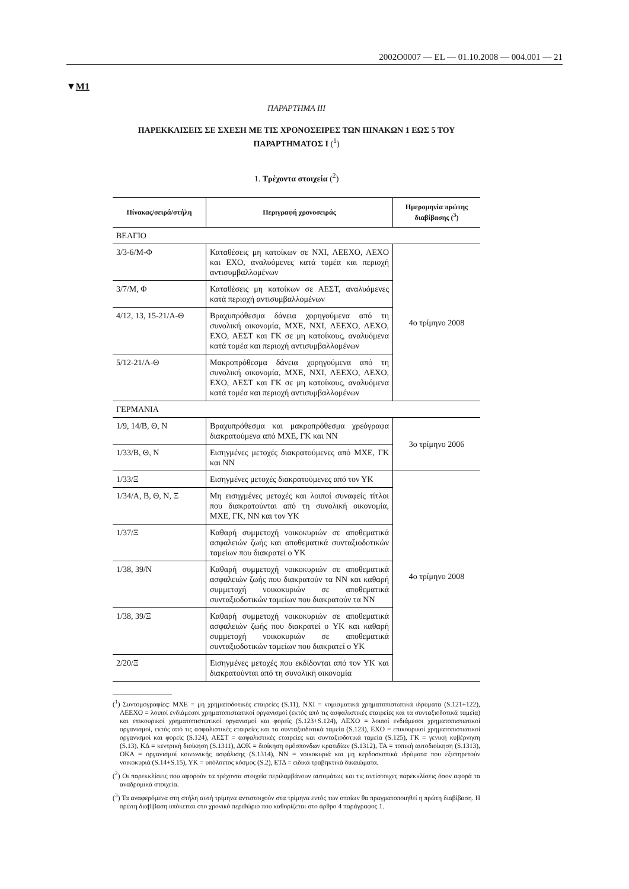2002O0007 — EL — 01.10.2008 — 004.001 — 21
▼M1
ΠΑΡΑΡΤΗΜΑ ΙΙΙ
ΠΑΡΕΚΚΛΙΣΕΙΣ ΣΕ ΣΧΕΣΗ ΜΕ ΤΙΣ ΧΡΟΝΟΣΕΙΡΕΣ ΤΩΝ ΠΙΝΑΚΩΝ 1 ΕΩΣ 5 ΤΟΥ ΠΑΡΑΡΤΗΜΑΤΟΣ Ι (<sup>1</sup>)
1. Τρέχοντα στοιχεία (<sup>2</sup>)
| Πίνακας/σειρά/στήλη | Περιγραφή χρονοσειράς | Ημερομηνία πρώτης διαβίβασης (<sup>3</sup>) |
| --- | --- | --- |
| ΒΕΛΓΙΟ | | |
| 3/3-6/Μ-Φ | Καταθέσεις μη κατοίκων σε ΝΧΙ, ΛΕΕΧΟ, ΛΕΧΟ και ΕΧΟ, αναλυόμενες κατά τομέα και περιοχή αντισυμβαλλομένων | 4ο τρίμηνο 2008 |
| 3/7/Μ, Φ | Καταθέσεις μη κατοίκων σε ΑΕΣΤ, αναλυόμενες κατά περιοχή αντισυμβαλλομένων | |
| 4/12, 13, 15-21/Α-Θ | Βραχυπρόθεσμα δάνεια χορηγούμενα από τη συνολική οικονομία, ΜΧΕ, ΝΧΙ, ΛΕΕΧΟ, ΛΕΧΟ, ΕΧΟ, ΑΕΣΤ και ΓΚ σε μη κατοίκους, αναλυόμενα κατά τομέα και περιοχή αντισυμβαλλομένων | |
| 5/12-21/Α-Θ | Μακροπρόθεσμα δάνεια χορηγούμενα από τη συνολική οικονομία, ΜΧΕ, ΝΧΙ, ΛΕΕΧΟ, ΛΕΧΟ, ΕΧΟ, ΑΕΣΤ και ΓΚ σε μη κατοίκους, αναλυόμενα κατά τομέα και περιοχή αντισυμβαλλομένων | |
| ΓΕΡΜΑΝΙΑ | | |
| 1/9, 14/Β, Θ, Ν | Βραχυπρόθεσμα και μακροπρόθεσμα χρεόγραφα διακρατούμενα από ΜΧΕ, ΓΚ και ΝΝ | 3ο τρίμηνο 2006 |
| 1/33/Β, Θ, Ν | Εισηγμένες μετοχές διακρατούμενες από ΜΧΕ, ΓΚ και ΝΝ | |
| 1/33/Ξ | Εισηγμένες μετοχές διακρατούμενες από τον ΥΚ | 4ο τρίμηνο 2008 |
| 1/34/Α, Β, Θ, Ν, Ξ | Μη εισηγμένες μετοχές και λοιποί συναφείς τίτλοι που διακρατούνται από τη συνολική οικονομία, ΜΧΕ, ΓΚ, ΝΝ και τον ΥΚ | |
| 1/37/Ξ | Καθαρή συμμετοχή νοικοκυριών σε αποθεματικά ασφαλειών ζωής και αποθεματικά συνταξιοδοτικών ταμείων που διακρατεί ο ΥΚ | |
| 1/38, 39/Ν | Καθαρή συμμετοχή νοικοκυριών σε αποθεματικά ασφαλειών ζωής που διακρατούν τα ΝΝ και καθαρή συμμετοχή νοικοκυριών σε αποθεματικά συνταξιοδοτικών ταμείων που διακρατούν τα ΝΝ | |
| 1/38, 39/Ξ | Καθαρή συμμετοχή νοικοκυριών σε αποθεματικά ασφαλειών ζωής που διακρατεί ο ΥΚ και καθαρή συμμετοχή νοικοκυριών σε αποθεματικά συνταξιοδοτικών ταμείων που διακρατεί ο ΥΚ | |
| 2/20/Ξ | Εισηγμένες μετοχές που εκδίδονται από τον ΥΚ και διακρατούνται από τη συνολική οικονομία | |
(<sup>1</sup>) Συντομογραφίες: ΜΧΕ = μη χρηματοδοτικές εταιρείες (S.11), ΝΧΙ = νομισματικά χρηματοπιστωτικά ιδρύματα (S.121+122), ΛΕΕΧΟ = λοιποί ενδιάμεσοι χρηματοπιστωτικοί οργανισμοί (εκτός από τις ασφαλιστικές εταιρείες και τα συνταξιοδοτικά ταμεία) και επικουρικοί χρηματοπιστωτικοί οργανισμοί και φορείς (S.123+S.124), ΛΕΧΟ = λοιποί ενδιάμεσοι χρηματοπιστωτικοί οργανισμοί, εκτός από τις ασφαλιστικές εταιρείες και τα συνταξιοδοτικά ταμεία (S.123), ΕΧΟ = επικουρικοί χρηματοπιστωτικοί οργανισμοί και φορείς (S.124), ΑΕΣΤ = ασφαλιστικές εταιρείες και συνταξιοδοτικά ταμεία (S.125), ΓΚ = γενική κυβέρνηση (S.13), ΚΔ = κεντρική διοίκηση (S.1311), ΔΟΚ = διοίκηση ομόσπονδων κρατιδίων (S.1312), ΤΑ = τοπική αυτοδιοίκηση (S.1313), ΟΚΑ = οργανισμοί κοινωνικής ασφάλισης (S.1314), ΝΝ = νοικοκυριά και μη κερδοσκοπικά ιδρύματα που εξυπηρετούν νοικοκυριά (S.14+S.15), ΥΚ = υπόλοιπος κόσμος (S.2), ΕΤΔ = ειδικά τραβηκτικά δικαιώματα.
(<sup>2</sup>) Οι παρεκκλίσεις που αφορούν τα τρέχοντα στοιχεία περιλαμβάνουν αυτομάτως και τις αντίστοιχες παρεκκλίσεις όσον αφορά τα αναδρομικά στοιχεία.
(<sup>3</sup>) Τα αναφερόμενα στη στήλη αυτή τρίμηνα αντιστοιχούν στα τρίμηνα εντός των οποίων θα πραγματοποιηθεί η πρώτη διαβίβαση. Η πρώτη διαβίβαση υπόκειται στο χρονικό περιθώριο που καθορίζεται στο άρθρο 4 παράγραφος 1.